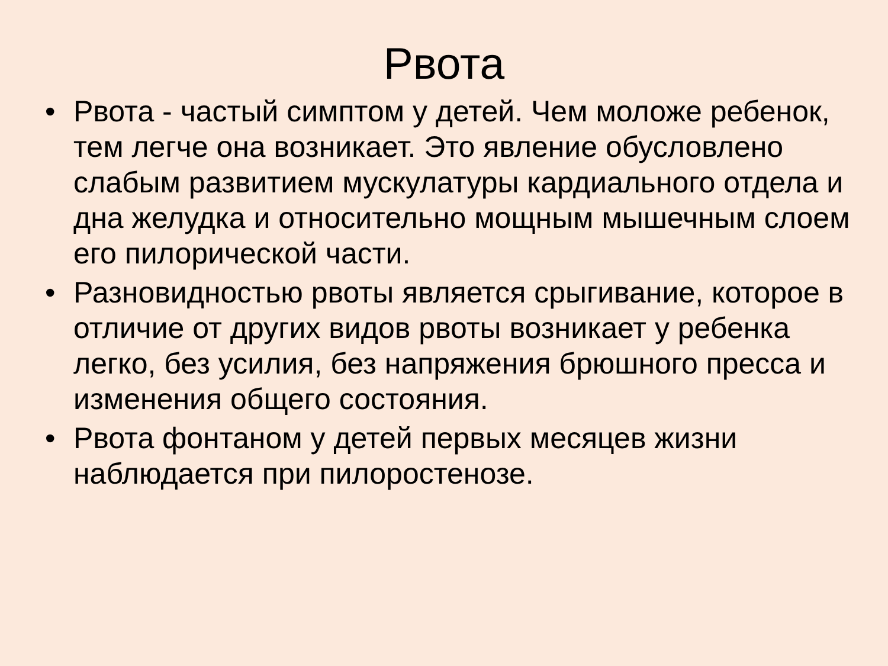Рвота
• Рвота - частый симптом у детей. Чем моложе ребенок, тем легче она возникает. Это явление обусловлено слабым развитием мускулатуры кардиального отдела и дна желудка и относительно мощным мышечным слоем его пилорической части.
• Разновидностью рвоты является срыгивание, которое в отличие от других видов рвоты возникает у ребенка легко, без усилия, без напряжения брюшного пресса и изменения общего состояния.
• Рвота фонтаном у детей первых месяцев жизни наблюдается при пилоростенозе.